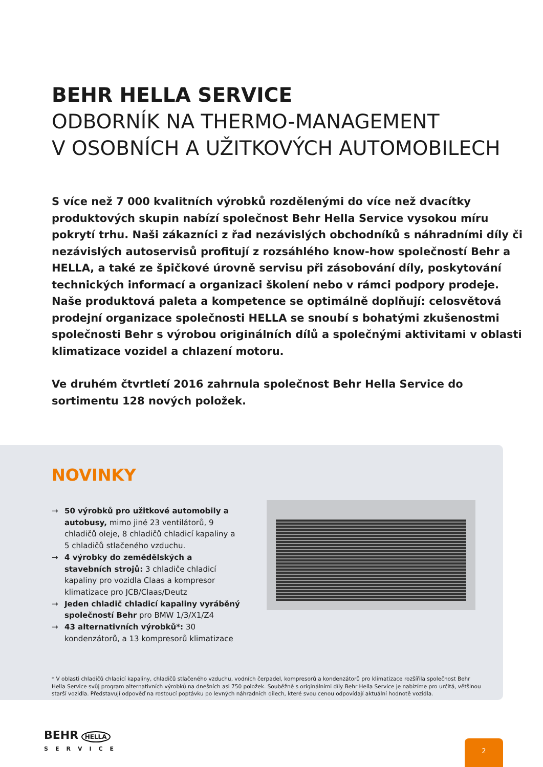BEHR HELLA SERVICE
ODBORNÍK NA THERMO-MANAGEMENT
V OSOBNÍCH A UŽITKOVÝCH AUTOMOBILECH
S více než 7 000 kvalitních výrobků rozdělenými do více než dvacítky produktových skupin nabízí společnost Behr Hella Service vysokou míru pokrytí trhu. Naši zákazníci z řad nezávislých obchodníků s náhradními díly či nezávislých autoservisů profitují z rozsáhlého know-how společností Behr a HELLA, a také ze špičkové úrovně servisu při zásobování díly, poskytování technických informací a organizaci školení nebo v rámci podpory prodeje. Naše produktová paleta a kompetence se optimálně doplňují: celosvětová prodejní organizace společnosti HELLA se snoubí s bohatými zkušenostmi společnosti Behr s výrobou originálních dílů a společnými aktivitami v oblasti klimatizace vozidel a chlazení motoru.
Ve druhém čtvrtletí 2016 zahrnula společnost Behr Hella Service do sortimentu 128 nových položek.
NOVINKY
→ 50 výrobků pro užitkové automobily a autobusy, mimo jiné 23 ventilátorů, 9 chladičů oleje, 8 chladičů chladicí kapaliny a 5 chladičů stlačeného vzduchu.
→ 4 výrobky do zemědělských a stavebních strojů: 3 chladiče chladicí kapaliny pro vozidla Claas a kompresor klimatizace pro JCB/Claas/Deutz
→ Jeden chladič chladicí kapaliny vyráběný společností Behr pro BMW 1/3/X1/Z4
→ 43 alternativních výrobků*: 30 kondenzátorů, a 13 kompresorů klimatizace
* V oblasti chladičů chladicí kapaliny, chladičů stlačeného vzduchu, vodních čerpadel, kompresorů a kondenzátorů pro klimatizace rozšířila společnost Behr Hella Service svůj program alternativních výrobků na dnešních asi 750 položek. Souběžně s originálními díly Behr Hella Service je nabízíme pro určitá, většinou starší vozidla. Představují odpověď na rostoucí poptávku po levných náhradních dílech, které svou cenou odpovídají aktuální hodnotě vozidla.
BEHR HELLA
SERVICE
2